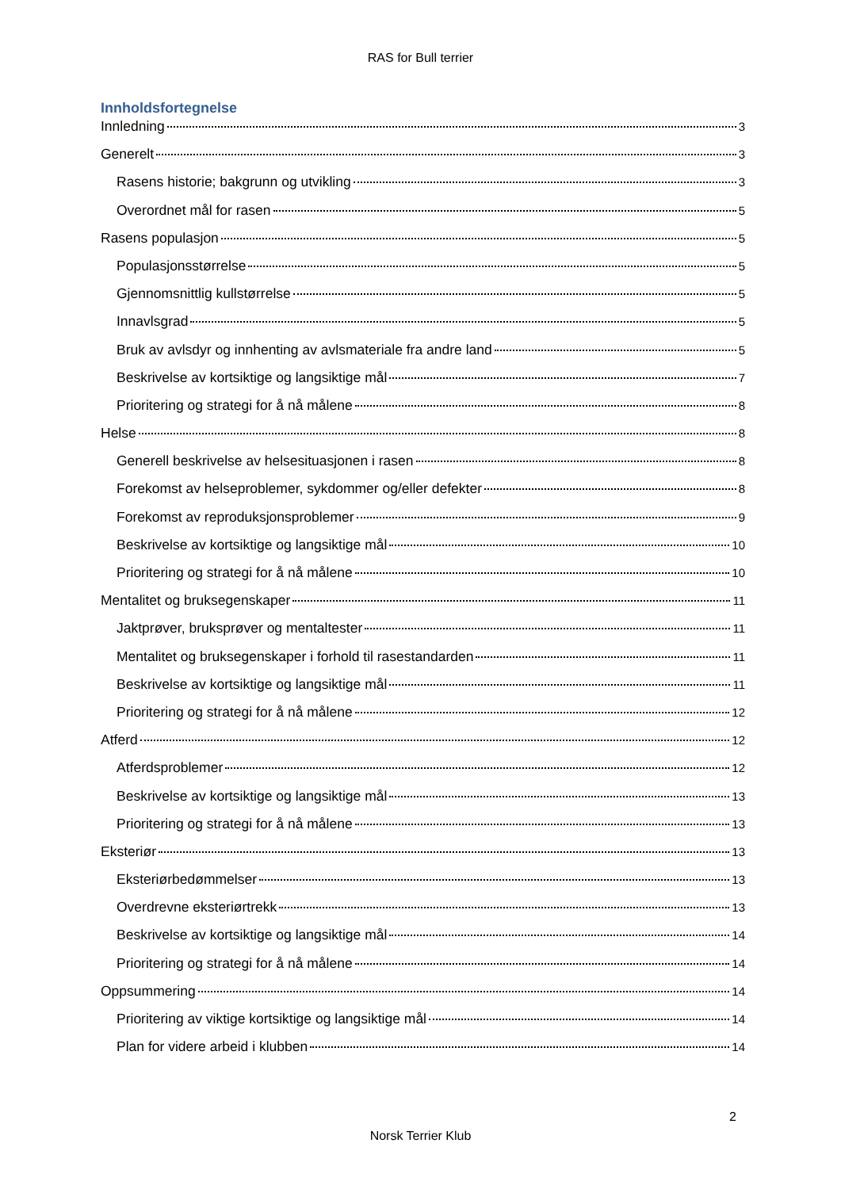RAS for Bull terrier
Innholdsfortegnelse
Innledning 3
Generelt 3
Rasens historie; bakgrunn og utvikling 3
Overordnet mål for rasen 5
Rasens populasjon 5
Populasjonsstørrelse 5
Gjennomsnittlig kullstørrelse 5
Innavlsgrad 5
Bruk av avlsdyr og innhenting av avlsmateriale fra andre land 5
Beskrivelse av kortsiktige og langsiktige mål 7
Prioritering og strategi for å nå målene 8
Helse 8
Generell beskrivelse av helsesituasjonen i rasen 8
Forekomst av helseproblemer, sykdommer og/eller defekter 8
Forekomst av reproduksjonsproblemer 9
Beskrivelse av kortsiktige og langsiktige mål 10
Prioritering og strategi for å nå målene 10
Mentalitet og bruksegenskaper 11
Jaktprøver, bruksprøver og mentaltester 11
Mentalitet og bruksegenskaper i forhold til rasestandarden 11
Beskrivelse av kortsiktige og langsiktige mål 11
Prioritering og strategi for å nå målene 12
Atferd 12
Atferdsproblemer 12
Beskrivelse av kortsiktige og langsiktige mål 13
Prioritering og strategi for å nå målene 13
Eksteriør 13
Eksteriørbedømmelser 13
Overdrevne eksteriørtrekk 13
Beskrivelse av kortsiktige og langsiktige mål 14
Prioritering og strategi for å nå målene 14
Oppsummering 14
Prioritering av viktige kortsiktige og langsiktige mål 14
Plan for videre arbeid i klubben 14
2
Norsk Terrier Klub